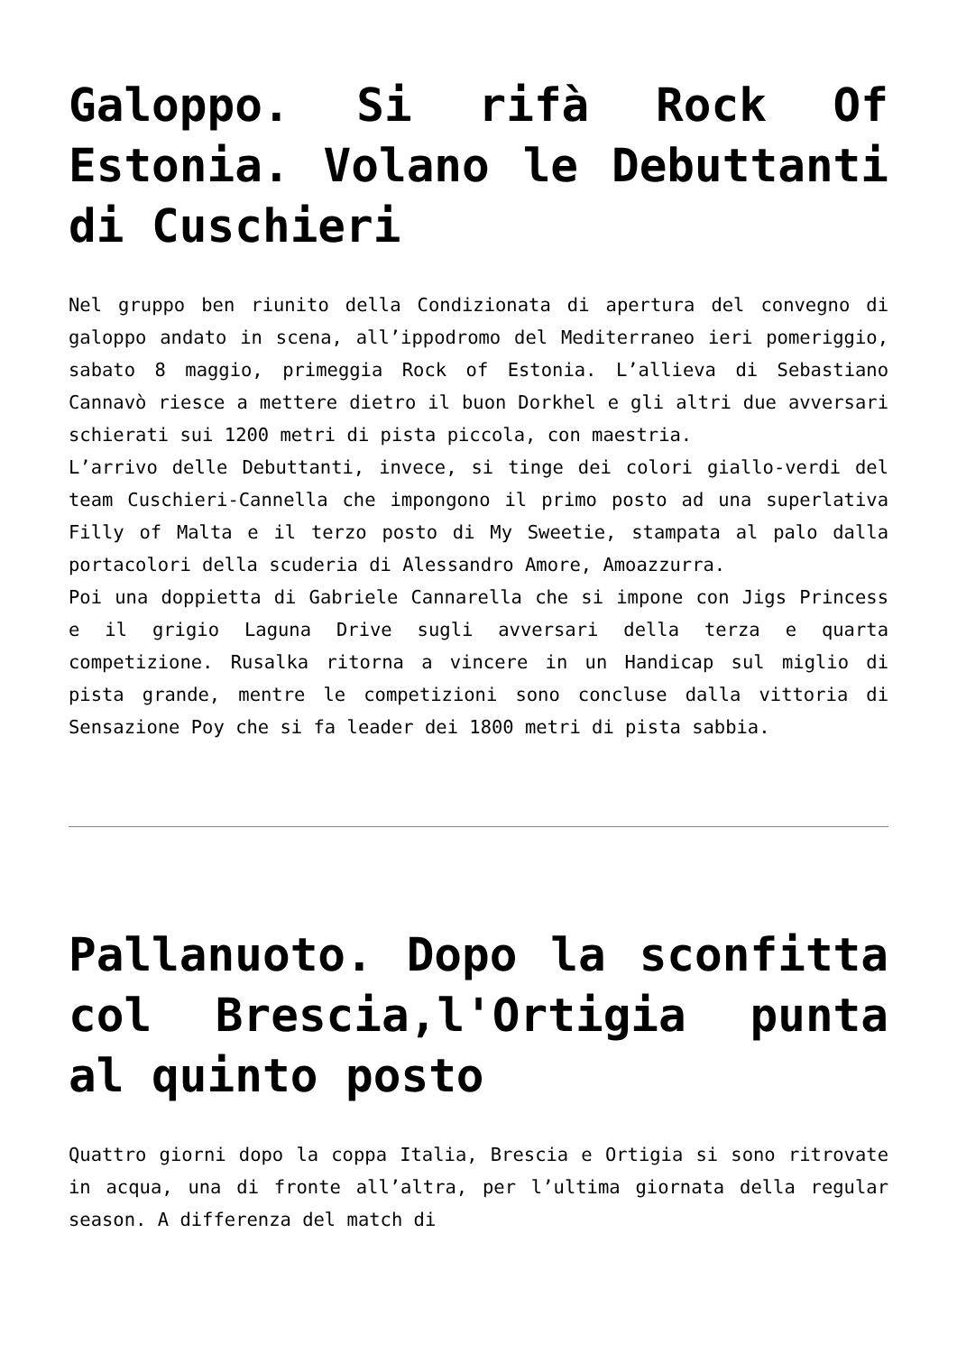Galoppo. Si rifà Rock Of Estonia. Volano le Debuttanti di Cuschieri
Nel gruppo ben riunito della Condizionata di apertura del convegno di galoppo andato in scena, all’ippodromo del Mediterraneo ieri pomeriggio, sabato 8 maggio, primeggia Rock of Estonia. L’allieva di Sebastiano Cannavò riesce a mettere dietro il buon Dorkhel e gli altri due avversari schierati sui 1200 metri di pista piccola, con maestria.
L’arrivo delle Debuttanti, invece, si tinge dei colori giallo-verdi del team Cuschieri-Cannella che impongono il primo posto ad una superlativa Filly of Malta e il terzo posto di My Sweetie, stampata al palo dalla portacolori della scuderia di Alessandro Amore, Amoazzurra.
Poi una doppietta di Gabriele Cannarella che si impone con Jigs Princess e il grigio Laguna Drive sugli avversari della terza e quarta competizione. Rusalka ritorna a vincere in un Handicap sul miglio di pista grande, mentre le competizioni sono concluse dalla vittoria di Sensazione Poy che si fa leader dei 1800 metri di pista sabbia.
Pallanuoto. Dopo la sconfitta col Brescia,l'Ortigia punta al quinto posto
Quattro giorni dopo la coppa Italia, Brescia e Ortigia si sono ritrovate in acqua, una di fronte all’altra, per l’ultima giornata della regular season. A differenza del match di